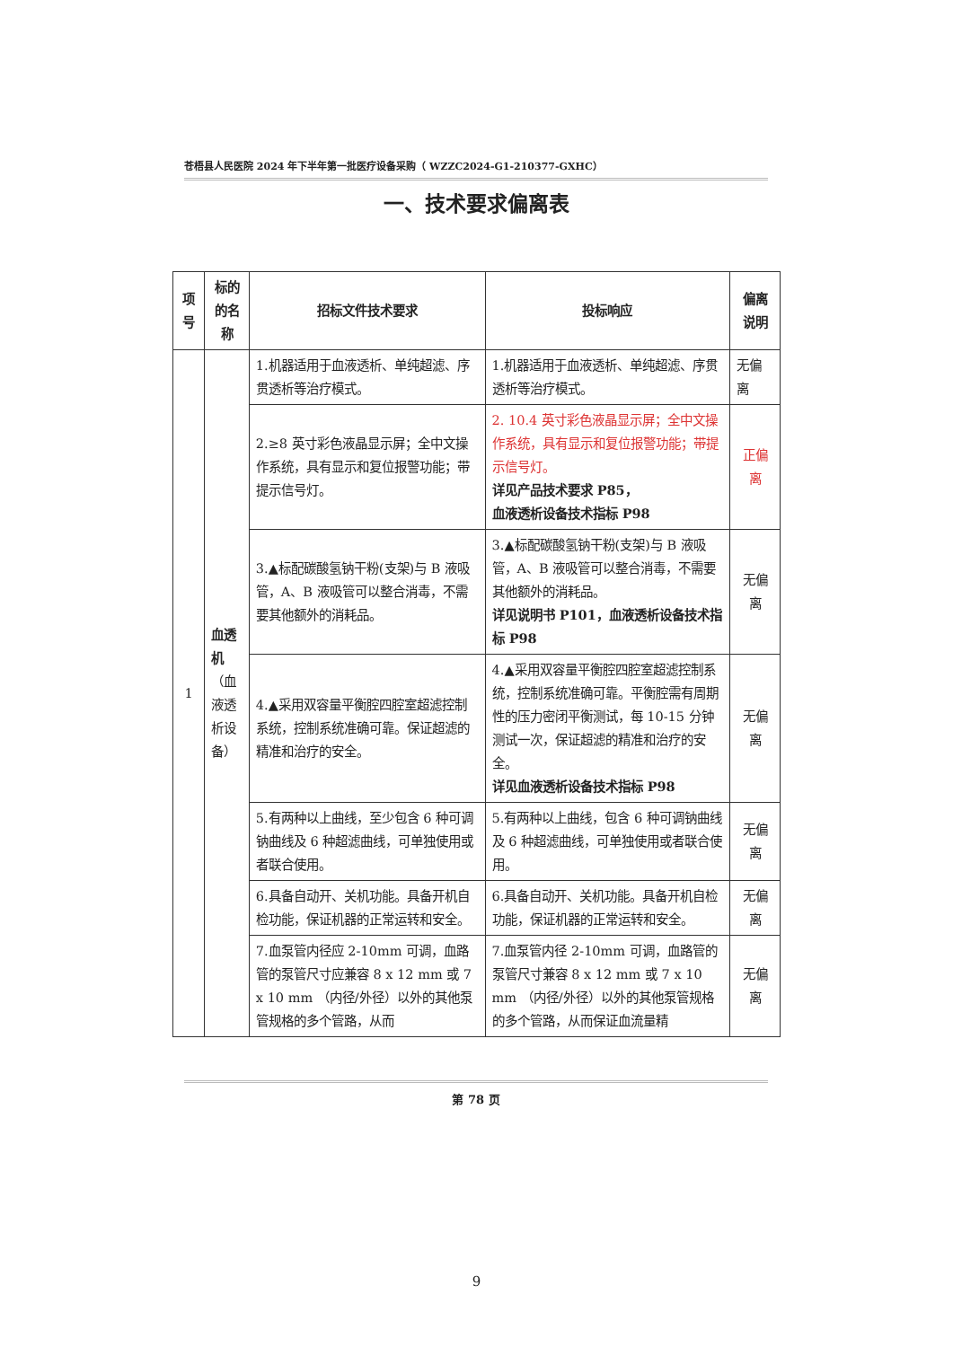苍梧县人民医院 2024 年下半年第一批医疗设备采购（ WZZC2024-G1-210377-GXHC）
一、技术要求偏离表
| 项号 | 标的的名称 | 招标文件技术要求 | 投标响应 | 偏离说明 |
| --- | --- | --- | --- | --- |
| 1 | 血透机 （血液透析设备） | 1.机器适用于血液透析、单纯超滤、序贯透析等治疗模式。 | 1.机器适用于血液透析、单纯超滤、序贯透析等治疗模式。 | 无偏离 |
| | | 2.≥8 英寸彩色液晶显示屏；全中文操作系统，具有显示和复位报警功能；带提示信号灯。 | 2. 10.4 英寸彩色液晶显示屏；全中文操作系统，具有显示和复位报警功能；带提示信号灯。 详见产品技术要求 P85， 血液透析设备技术指标 P98 | 正偏离 |
| | | 3.▲标配碳酸氢钠干粉(支架)与 B 液吸管，A、B 液吸管可以整合消毒，不需要其他额外的消耗品。 | 3.▲标配碳酸氢钠干粉(支架)与 B 液吸管，A、B 液吸管可以整合消毒，不需要其他额外的消耗品。 详见说明书 P101，血液透析设备技术指标 P98 | 无偏离 |
| | | 4.▲采用双容量平衡腔四腔室超滤控制系统，控制系统准确可靠。保证超滤的精准和治疗的安全。 | 4.▲采用双容量平衡腔四腔室超滤控制系统，控制系统准确可靠。平衡腔需有周期性的压力密闭平衡测试，每 10-15 分钟测试一次，保证超滤的精准和治疗的安全。 详见血液透析设备技术指标 P98 | 无偏离 |
| | | 5.有两种以上曲线，至少包含 6 种可调钠曲线及 6 种超滤曲线，可单独使用或者联合使用。 | 5.有两种以上曲线，包含 6 种可调钠曲线及 6 种超滤曲线，可单独使用或者联合使用。 | 无偏离 |
| | | 6.具备自动开、关机功能。具备开机自检功能，保证机器的正常运转和安全。 | 6.具备自动开、关机功能。具备开机自检功能，保证机器的正常运转和安全。 | 无偏离 |
| | | 7.血泵管内径应 2-10mm 可调，血路管的泵管尺寸应兼容 8 x 12 mm 或 7 x 10 mm （内径/外径）以外的其他泵管规格的多个管路，从而 | 7.血泵管内径 2-10mm 可调，血路管的泵管尺寸兼容 8 x 12 mm 或 7 x 10 mm （内径/外径）以外的其他泵管规格的多个管路，从而保证血流量精 | 无偏离 |
第 78 页
9